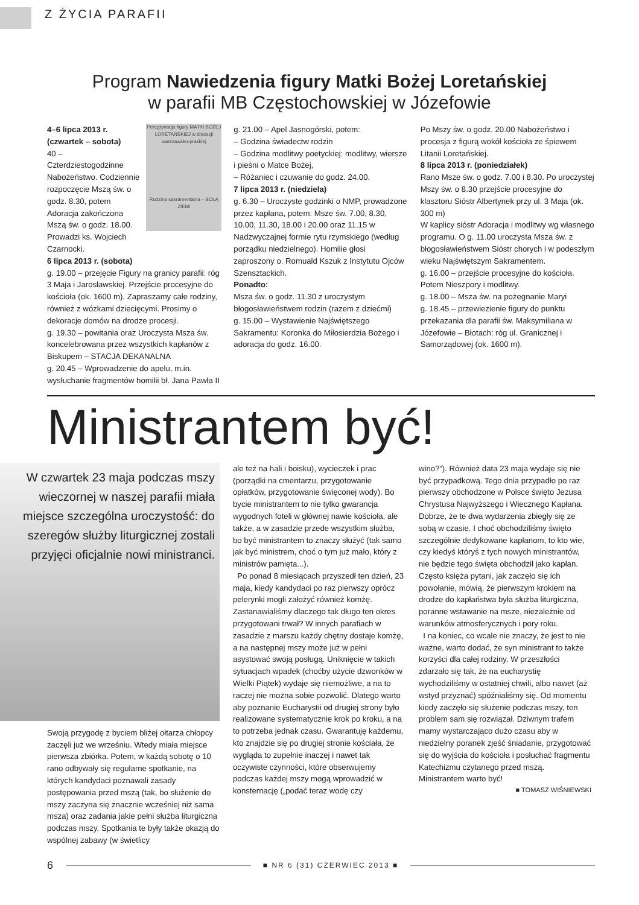Z ŻYCIA PARAFII
Program Nawiedzenia figury Matki Bożej Loretańskiej
w parafii MB Częstochowskiej w Józefowie
Peregrynacja figury MATKI BOŻEJ LORETAŃSKIEJ w diecezji warszawsko-praskiej
Rodzina sakramentalna – SOLĄ ZIEMI
4–6 lipca 2013 r. (czwartek – sobota)
40 – Czterdziestogodzinne Nabożeństwo. Codziennie rozpoczęcie Mszą św. o godz. 8.30, potem Adoracja zakończona Mszą św. o godz. 18.00. Prowadzi ks. Wojciech Czarnocki.
6 lipca 2013 r. (sobota)
g. 19.00 – przejęcie Figury na granicy parafii: róg 3 Maja i Jarosławskiej. Przejście procesyjne do kościoła (ok. 1600 m). Zapraszamy całe rodziny, również z wózkami dziecięcymi. Prosimy o dekoracje domów na drodze procesji.
g. 19.30 – powitania oraz Uroczysta Msza św. koncelebrowana przez wszystkich kapłanów z Biskupem – STACJA DEKANALNA
g. 20.45 – Wprowadzenie do apelu, m.in. wysłuchanie fragmentów homilii bł. Jana Pawła II
g. 21.00 – Apel Jasnogórski, potem:
– Godzina świadectw rodzin
– Godzina modlitwy poetyckiej: modlitwy, wiersze i pieśni o Matce Bożej,
– Różaniec i czuwanie do godz. 24.00.
7 lipca 2013 r. (niedziela)
g. 6.30 – Uroczyste godzinki o NMP, prowadzone przez kapłana, potem: Msze św. 7.00, 8.30, 10.00, 11.30, 18.00 i 20.00 oraz 11.15 w Nadzwyczajnej formie rytu rzymskiego (według porządku niedzielnego). Homilie głosi zaproszony o. Romuald Kszuk z Instytutu Ojców Szensztackich.
Ponadto:
Msza św. o godz. 11.30 z uroczystym błogosławieństwem rodzin (razem z dziećmi)
g. 15.00 – Wystawienie Najświętszego Sakramentu: Koronka do Miłosierdzia Bożego i adoracja do godz. 16.00.
Po Mszy św. o godz. 20.00 Nabożeństwo i procesja z figurą wokół kościoła ze śpiewem Litanii Loretańskiej.
8 lipca 2013 r. (poniedziałek)
Rano Msze św. o godz. 7.00 i 8.30. Po uroczystej Mszy św. o 8.30 przejście procesyjne do klasztoru Sióstr Albertynek przy ul. 3 Maja (ok. 300 m)
W kaplicy sióstr Adoracja i modlitwy wg własnego programu. O g. 11.00 uroczysta Msza św. z błogosławieństwem Sióstr chorych i w podeszłym wieku Najświętszym Sakramentem.
g. 16.00 – przejście procesyjne do kościoła. Potem Nieszpory i modlitwy.
g. 18.00 – Msza św. na pożegnanie Maryi
g. 18.45 – przewiezienie figury do punktu przekazania dla parafii św. Maksymiliana w Józefowie – Błotach: róg ul. Granicznej i Samorządowej (ok. 1600 m).
Ministrantem być!
W czwartek 23 maja podczas mszy wieczornej w naszej parafii miała miejsce szczególna uroczystość: do szeregów służby liturgicznej zostali przyjęci oficjalnie nowi ministranci.
Swoją przygodę z byciem bliżej ołtarza chłopcy zaczęli już we wrześniu. Wtedy miała miejsce pierwsza zbiórka. Potem, w każdą sobotę o 10 rano odbywały się regularne spotkanie, na których kandydaci poznawali zasady postępowania przed mszą (tak, bo służenie do mszy zaczyna się znacznie wcześniej niż sama msza) oraz zadania jakie pełni służba liturgiczna podczas mszy. Spotkania te były także okazją do wspólnej zabawy (w świetlicy
ale też na hali i boisku), wycieczek i prac (porządki na cmentarzu, przygotowanie opłatków, przygotowanie święconej wody). Bo bycie ministrantem to nie tylko gwarancja wygodnych foteli w głównej nawie kościoła, ale także, a w zasadzie przede wszystkim służba, bo być ministrantem to znaczy służyć (tak samo jak być ministrem, choć o tym już mało, który z ministrów pamięta...).
Po ponad 8 miesiącach przyszedł ten dzień, 23 maja, kiedy kandydaci po raz pierwszy oprócz pelerynki mogli założyć również komżę. Zastanawialiśmy dlaczego tak długo ten okres przygotowani trwał? W innych parafiach w zasadzie z marszu każdy chętny dostaje komżę, a na następnej mszy może już w pełni asystować swoją posługą. Uniknięcie w takich sytuacjach wpadek (choćby użycie dzwonków w Wielki Piątek) wydaje się niemożliwe, a na to raczej nie można sobie pozwolić. Dlatego warto aby poznanie Eucharystii od drugiej strony było realizowane systematycznie krok po kroku, a na to potrzeba jednak czasu. Gwarantuję każdemu, kto znajdzie się po drugiej stronie kościała, że wygląda to zupełnie inaczej i nawet tak oczywiste czynności, które obserwujemy podczas każdej mszy mogą wprowadzić w konsternację („podać teraz wodę czy
wino?”). Również data 23 maja wydaje się nie być przypadkową. Tego dnia przypadło po raz pierwszy obchodzone w Polsce święto Jezusa Chrystusa Najwyższego i Wiecznego Kapłana. Dobrze, że te dwa wydarzenia zbiegły się ze sobą w czasie. I choć obchodziliśmy święto szczególnie dedykowane kapłanom, to kto wie, czy kiedyś któryś z tych nowych ministrantów, nie będzie tego święta obchodził jako kapłan. Często księża pytani, jak zaczęło się ich powołanie, mówią, że pierwszym krokiem na drodze do kapłaństwa była służba liturgiczna, poranne wstawanie na msze, niezależnie od warunków atmosferycznych i pory roku.
I na koniec, co wcale nie znaczy, że jest to nie ważne, warto dodać, że syn ministrant to także korzyści dla całej rodziny. W przeszłości zdarzało się tak, że na eucharystię wychodziliśmy w ostatniej chwili, albo nawet (aż wstyd przyznać) spóźnialiśmy się. Od momentu kiedy zaczęło się służenie podczas mszy, ten problem sam się rozwiązał. Dziwnym trafem mamy wystarczająco dużo czasu aby w niedzielny poranek zjeść śniadanie, przygotować się do wyjścia do kościoła i posłuchać fragmentu Katechizmu czytanego przed mszą. Ministrantem warto być!
■ TOMASZ WIŚNIEWSKI
6
■ NR 6 (31) CZERWIEC 2013 ■